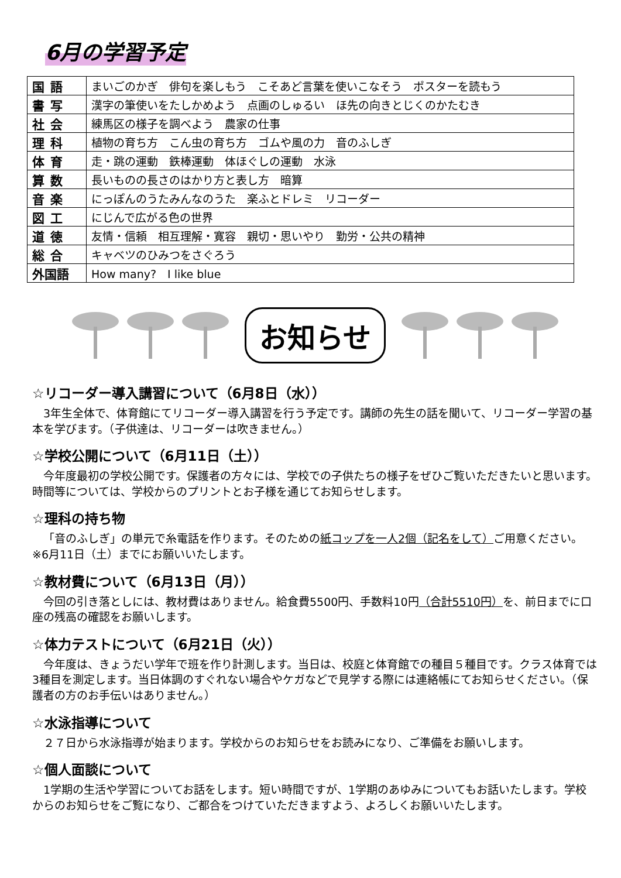6月の学習予定
| 国語 | まいごのかぎ 俳句を楽しもう こそあど言葉を使いこなそう ポスターを読もう |
| 書写 | 漢字の筆使いをたしかめよう 点画のしゅるい ほ先の向きとじくのかたむき |
| 社会 | 練馬区の様子を調べよう 農家の仕事 |
| 理科 | 植物の育ち方 こん虫の育ち方 ゴムや風の力 音のふしぎ |
| 体育 | 走・跳の運動 鉄棒運動 体ほぐしの運動 水泳 |
| 算数 | 長いものの長さのはかり方と表し方 暗算 |
| 音楽 | にっぽんのうたみんなのうた 楽ふとドレミ リコーダー |
| 図工 | にじんで広がる色の世界 |
| 道徳 | 友情・信頼 相互理解・寛容 親切・思いやり 勤労・公共の精神 |
| 総合 | キャベツのひみつをさぐろう |
| 外国語 | How many? I like blue |
お知らせ
☆リコーダー導入講習について（6月8日（水））
3年生全体で、体育館にてリコーダー導入講習を行う予定です。講師の先生の話を聞いて、リコーダー学習の基本を学びます。（子供達は、リコーダーは吹きません。）
☆学校公開について（6月11日（土））
今年度最初の学校公開です。保護者の方々には、学校での子供たちの様子をぜひご覧いただきたいと思います。時間等については、学校からのプリントとお子様を通じてお知らせします。
☆理科の持ち物
「音のふしぎ」の単元で糸電話を作ります。そのための紙コップを一人2個（記名をして）ご用意ください。※6月11日（土）までにお願いいたします。
☆教材費について（6月13日（月））
今回の引き落としには、教材費はありません。給食費5500円、手数料10円（合計5510円）を、前日までに口座の残高の確認をお願いします。
☆体力テストについて（6月21日（火））
今年度は、きょうだい学年で班を作り計測します。当日は、校庭と体育館での種目５種目です。クラス体育では3種目を測定します。当日体調のすぐれない場合やケガなどで見学する際には連絡帳にてお知らせください。（保護者の方のお手伝いはありません。）
☆水泳指導について
２７日から水泳指導が始まります。学校からのお知らせをお読みになり、ご準備をお願いします。
☆個人面談について
1学期の生活や学習についてお話をします。短い時間ですが、1学期のあゆみについてもお話いたします。学校からのお知らせをご覧になり、ご都合をつけていただきますよう、よろしくお願いいたします。